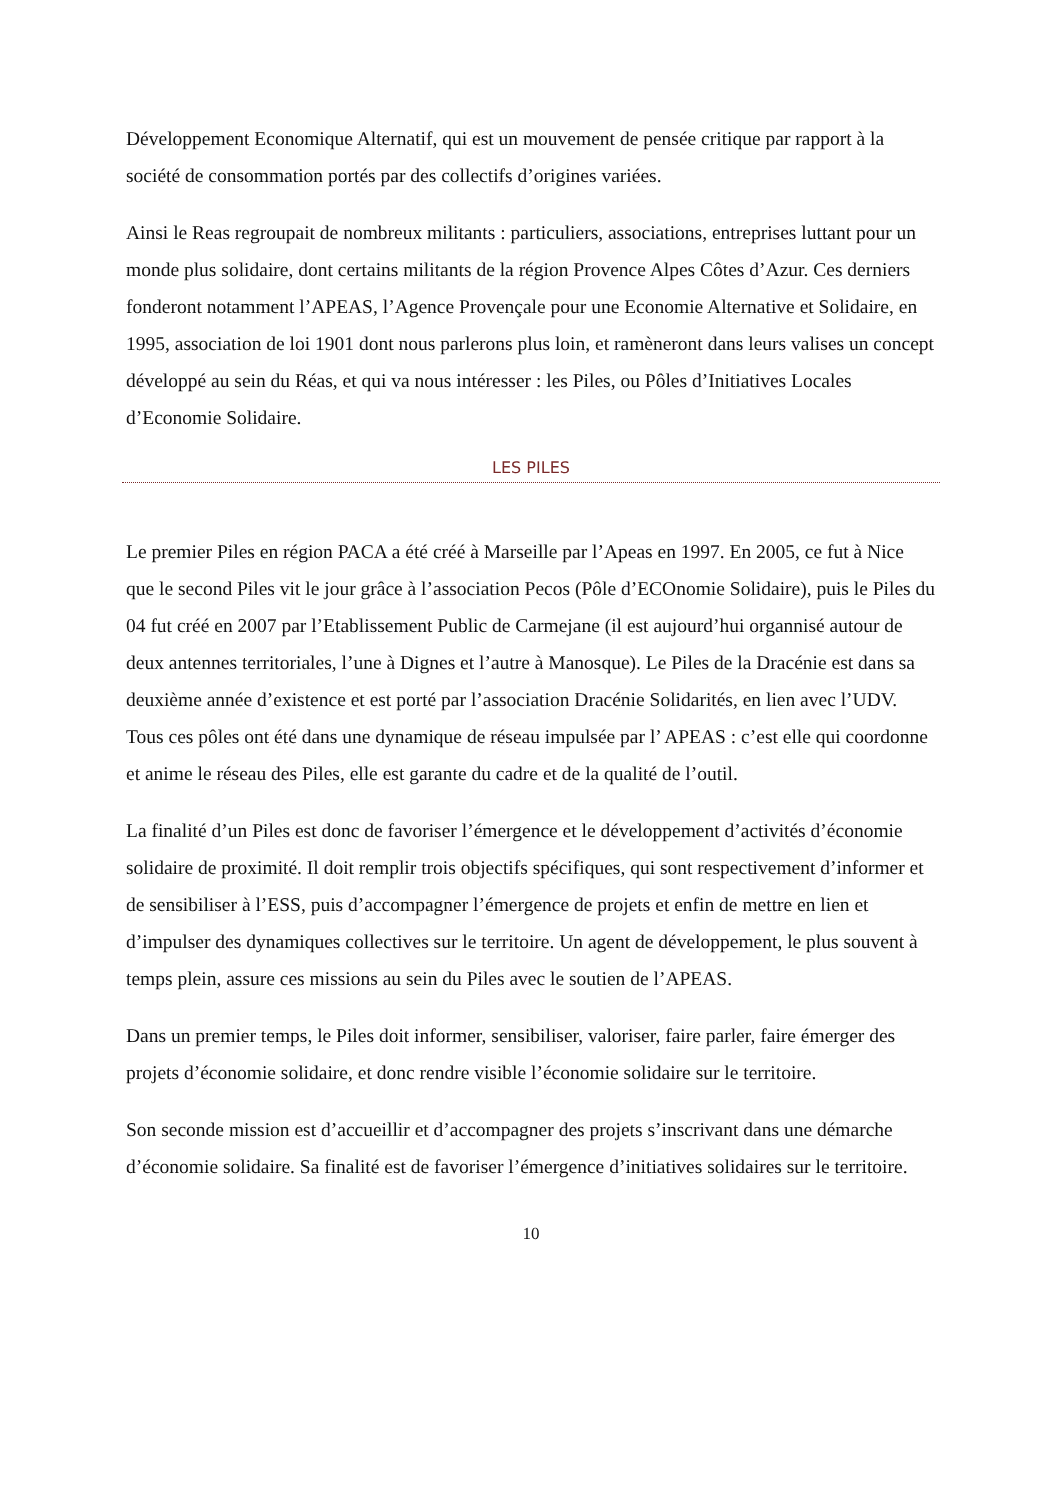Développement Economique Alternatif, qui est un mouvement de pensée critique par rapport à la société de consommation portés par des collectifs d’origines variées.
Ainsi le Reas regroupait de nombreux militants : particuliers, associations, entreprises luttant pour un monde plus solidaire, dont certains militants de la région Provence Alpes Côtes d’Azur. Ces derniers fonderont notamment l’APEAS, l’Agence Provençale pour une Economie Alternative et Solidaire, en 1995, association de loi 1901 dont nous parlerons plus loin, et ramèneront dans leurs valises un concept développé au sein du Réas, et qui va nous intéresser : les Piles, ou Pôles d’Initiatives Locales d’Economie Solidaire.
LES PILES
Le premier Piles en région PACA a été créé à Marseille par l’Apeas en 1997. En 2005, ce fut à Nice que le second Piles vit le jour grâce à l’association Pecos (Pôle d’ECOnomie Solidaire), puis le Piles du 04 fut créé en 2007 par l’Etablissement Public de Carmejane (il est aujourd’hui organnisé autour de deux antennes territoriales, l’une à Dignes et l’autre à Manosque). Le Piles de la Dracénie est dans sa deuxième année d’existence et est porté par l’association Dracénie Solidarités, en lien avec l’UDV. Tous ces pôles ont été dans une dynamique de réseau impulsée par l’ APEAS : c’est elle qui coordonne et anime le réseau des Piles, elle est garante du cadre et de la qualité de l’outil.
La finalité d’un Piles est donc de favoriser l’émergence et le développement d’activités d’économie solidaire de proximité. Il doit remplir trois objectifs spécifiques, qui sont respectivement d’informer et de sensibiliser à l’ESS, puis d’accompagner l’émergence de projets et enfin de mettre en lien et d’impulser des dynamiques collectives sur le territoire. Un agent de développement, le plus souvent à temps plein, assure ces missions au sein du Piles avec le soutien de l’APEAS.
Dans un premier temps, le Piles doit informer, sensibiliser, valoriser, faire parler, faire émerger des projets d’économie solidaire, et donc rendre visible l’économie solidaire sur le territoire.
Son seconde mission est d’accueillir et d’accompagner des projets s’inscrivant dans une démarche d’économie solidaire. Sa finalité est de favoriser l’émergence d’initiatives solidaires sur le territoire.
10